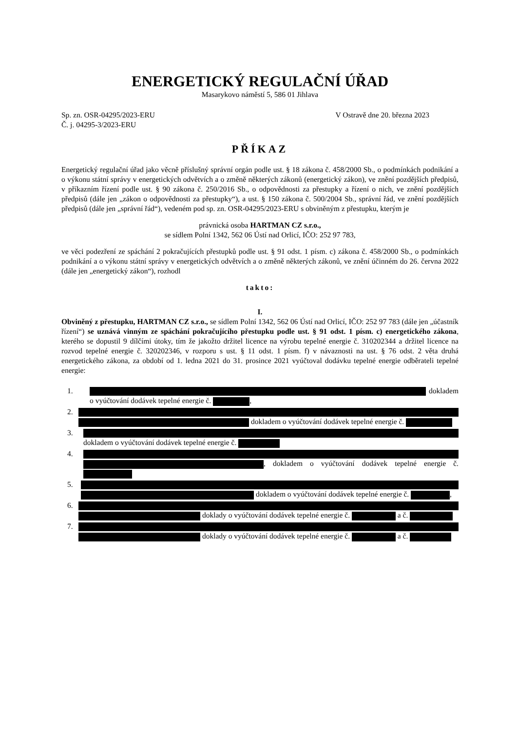ENERGETICKÝ REGULAČNÍ ÚŘAD
Masarykovo náměstí 5, 586 01 Jihlava
Sp. zn. OSR-04295/2023-ERU
Č. j. 04295-3/2023-ERU
V Ostravě dne 20. března 2023
PŘÍKAZ
Energetický regulační úřad jako věcně příslušný správní orgán podle ust. § 18 zákona č. 458/2000 Sb., o podmínkách podnikání a o výkonu státní správy v energetických odvětvích a o změně některých zákonů (energetický zákon), ve znění pozdějších předpisů, v příkazním řízení podle ust. § 90 zákona č. 250/2016 Sb., o odpovědnosti za přestupky a řízení o nich, ve znění pozdějších předpisů (dále jen „zákon o odpovědnosti za přestupky“), a ust. § 150 zákona č. 500/2004 Sb., správní řád, ve znění pozdějších předpisů (dále jen „správní řád“), vedeném pod sp. zn. OSR-04295/2023-ERU s obviněným z přestupku, kterým je
právnická osoba HARTMAN CZ s.r.o.,
se sídlem Polní 1342, 562 06 Ústí nad Orlicí, IČO: 252 97 783,
ve věci podezření ze spáchání 2 pokračujících přestupků podle ust. § 91 odst. 1 písm. c) zákona č. 458/2000 Sb., o podmínkách podnikání a o výkonu státní správy v energetických odvětvích a o změně některých zákonů, ve znění účinném do 26. června 2022 (dále jen „energetický zákon“), rozhodl
takto:
I.
Obviněný z přestupku, HARTMAN CZ s.r.o., se sídlem Polní 1342, 562 06 Ústí nad Orlicí, IČO: 252 97 783 (dále jen „účastník řízení“) se uznává vinným ze spáchání pokračujícího přestupku podle ust. § 91 odst. 1 písm. c) energetického zákona, kterého se dopustil 9 dílčími útoky, tím že jakožto držitel licence na výrobu tepelné energie č. 310202344 a držitel licence na rozvod tepelné energie č. 320202346, v rozporu s ust. § 11 odst. 1 písm. f) v návaznosti na ust. § 76 odst. 2 věta druhá energetického zákona, za období od 1. ledna 2021 do 31. prosince 2021 vyúčtoval dodávku tepelné energie odběrateli tepelné energie:
1. dokladem o vyúčtování dodávek tepelné energie č. ,
2.
dokladem o vyúčtování dodávek tepelné energie č.
3.
dokladem o vyúčtování dodávek tepelné energie č.
4.
, dokladem o vyúčtování dodávek tepelné energie č.
5.
dokladem o vyúčtování dodávek tepelné energie č. ,
6.
doklady o vyúčtování dodávek tepelné energie č. a č.
7.
doklady o vyúčtování dodávek tepelné energie č. a č.